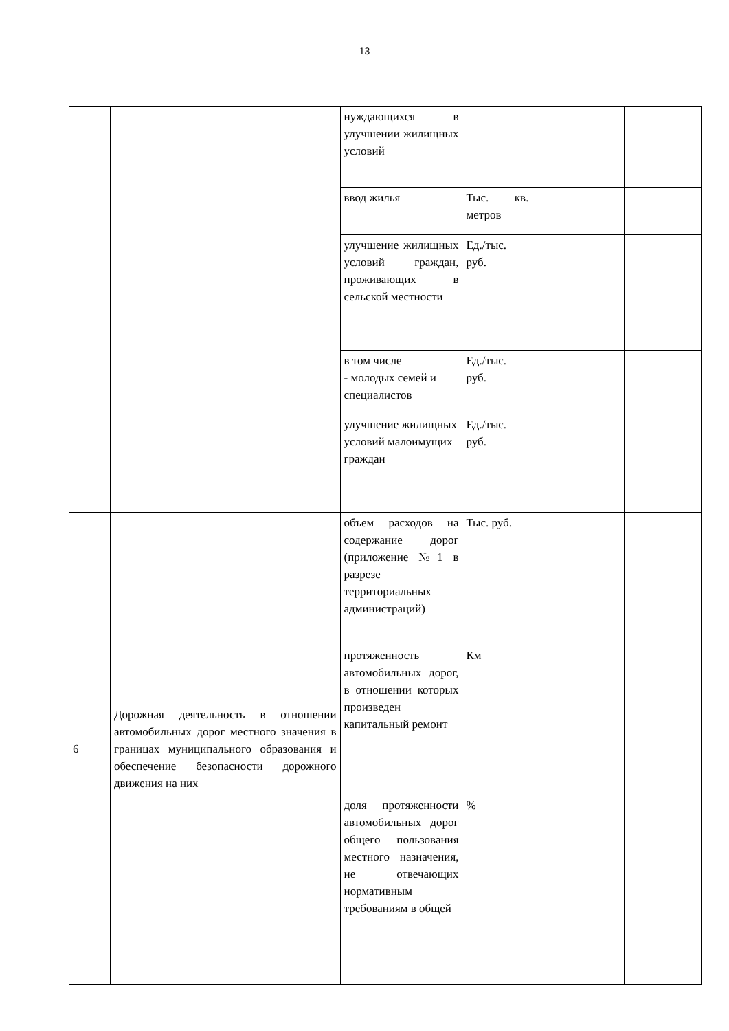13
| | | нуждающихся в улучшении жилищных условий | | | |
| | | ввод жилья | Тыс. кв. метров | | |
| | | улучшение жилищных условий граждан, проживающих в сельской местности | Ед./тыс. руб. | | |
| | | в том числе - молодых семей и специалистов | Ед./тыс. руб. | | |
| | | улучшение жилищных условий малоимущих граждан | Ед./тыс. руб. | | |
| 6 | Дорожная деятельность в отношении автомобильных дорог местного значения в границах муниципального образования и обеспечение безопасности дорожного движения на них | объем расходов на содержание дорог (приложение №1 в разрезе территориальных администраций) | Тыс. руб. | | |
| | | протяженность автомобильных дорог, в отношении которых произведен капитальный ремонт | Км | | |
| | | доля протяженности автомобильных дорог общего пользования местного назначения, не отвечающих нормативным требованиям в общей | % | | |